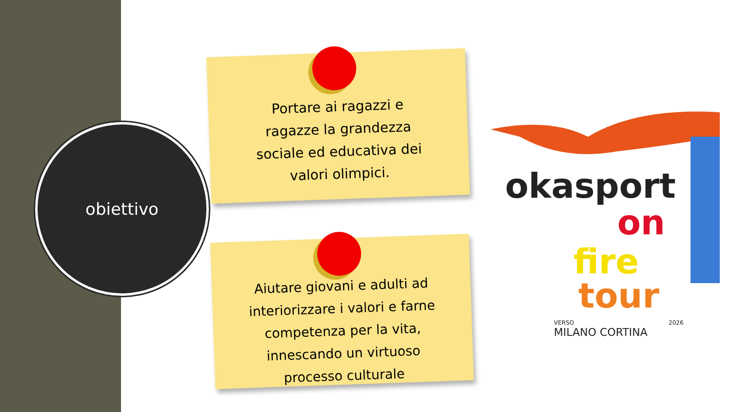obiettivo
Portare ai ragazzi e
ragazze la grandezza
sociale ed educativa dei
valori olimpici.
Aiutare giovani e adulti ad
interiorizzare i valori e farne
competenza per la vita,
innescando un virtuoso
processo culturale
okasport
on
fire
tour
VERSO
2026
MILANO CORTINA